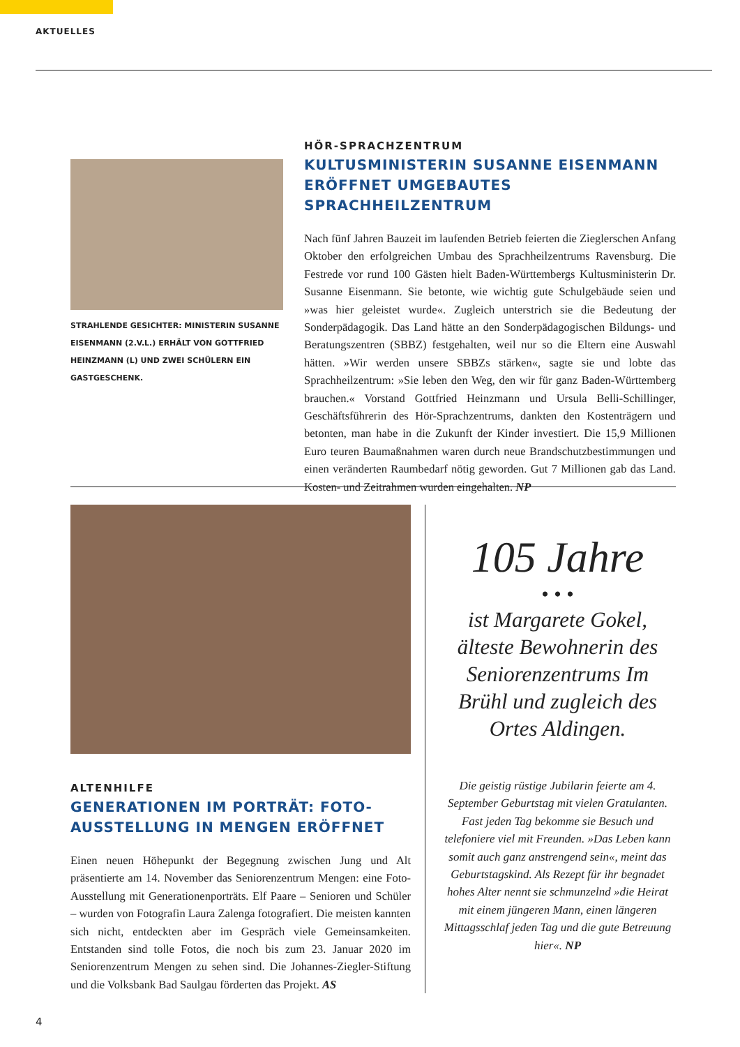AKTUELLES
STRAHLENDE GESICHTER: MINISTERIN SUSANNE EISEN­MANN (2.V.L.) ERHÄLT VON GOTTFRIED HEINZMANN (L) UND ZWEI SCHÜLERN EIN GASTGESCHENK.
HÖR-SPRACHZENTRUM
KULTUSMINISTERIN SUSANNE EISENMANN ERÖFFNET UMGEBAUTES SPRACHHEILZENTRUM
Nach fünf Jahren Bauzeit im laufenden Betrieb feierten die Zieglerschen Anfang Oktober den erfolgreichen Umbau des Sprachheilzentrums Ravensburg. Die Festrede vor rund 100 Gästen hielt Baden-Württembergs Kultusministerin Dr. Susanne Eisenmann. Sie betonte, wie wichtig gute Schulgebäude seien und »was hier geleistet wurde«. Zugleich unterstrich sie die Bedeutung der Sonderpädagogik. Das Land hätte an den Sonderpädagogischen Bildungs- und Beratungszentren (SBBZ) festgehalten, weil nur so die Eltern eine Auswahl hätten. »Wir werden unsere SBBZs stärken«, sagte sie und lobte das Sprachheilzentrum: »Sie leben den Weg, den wir für ganz Baden-Württemberg brauchen.« Vorstand Gottfried Heinzmann und Ursula Belli-Schillinger, Geschäftsführerin des Hör-Sprachzentrums, dankten den Kostenträgern und betonten, man habe in die Zukunft der Kinder investiert. Die 15,9 Millionen Euro teuren Baumaßnahmen waren durch neue Brandschutzbestimmungen und einen veränderten Raumbedarf nötig geworden. Gut 7 Millionen gab das Land. Kosten- und Zeitrahmen wurden eingehalten. NP
ALTENHILFE
GENERATIONEN IM PORTRÄT: FOTO-AUSSTELLUNG IN MENGEN ERÖFFNET
Einen neuen Höhepunkt der Begegnung zwischen Jung und Alt präsentierte am 14. November das Seniorenzentrum Mengen: eine Foto-Ausstellung mit Generationenporträts. Elf Paare – Senioren und Schüler – wurden von Fotografin Laura Zalenga fotografiert. Die meisten kannten sich nicht, entdeckten aber im Gespräch viele Gemeinsamkeiten. Entstanden sind tolle Fotos, die noch bis zum 23. Januar 2020 im Seniorenzentrum Mengen zu sehen sind. Die Johannes-Ziegler-Stiftung und die Volksbank Bad Saulgau förderten das Projekt. AS
105 Jahre
• • •
ist Margarete Gokel, älteste Bewohnerin des Seniorenzentrums Im Brühl und zugleich des Ortes Aldingen.
Die geistig rüstige Jubilarin feierte am 4. September Geburtstag mit vielen Gratulanten. Fast jeden Tag bekomme sie Besuch und telefoniere viel mit Freunden. »Das Leben kann somit auch ganz anstrengend sein«, meint das Geburtstagskind. Als Rezept für ihr begnadet hohes Alter nennt sie schmunzelnd »die Heirat mit einem jüngeren Mann, einen längeren Mittagsschlaf jeden Tag und die gute Betreuung hier«. NP
4